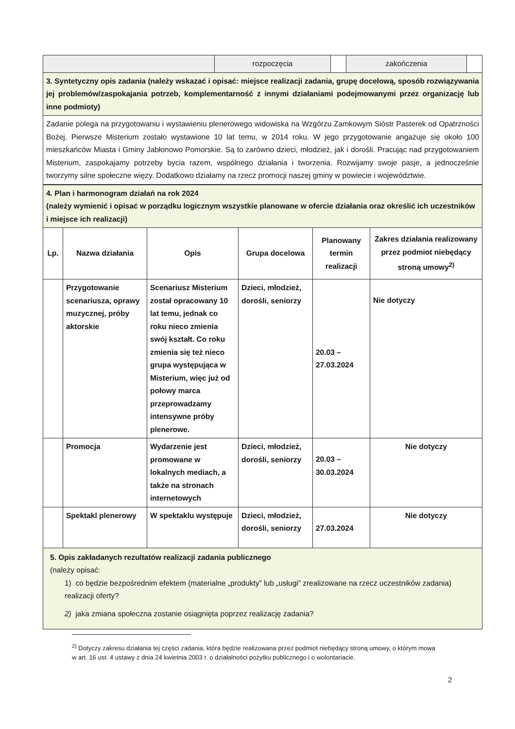| | rozpoczęcia | | zakończenia | |
| 3. Syntetyczny opis zadania (należy wskazać i opisać: miejsce realizacji zadania, grupę docelową, sposób rozwiązywania jej problemów/zaspokajania potrzeb, komplementarność z innymi działaniami podejmowanymi przez organizację lub inne podmioty) | | | | |
| Zadanie polega na przygotowaniu i wystawieniu plenerowego widowiska na Wzgórzu Zamkowym Sióstr Pasterek od Opatrzności Bożej. Pierwsze Misterium zostało wystawione 10 lat temu, w 2014 roku. W jego przygotowanie angażuje się około 100 mieszkańców Miasta i Gminy Jabłonowo Pomorskie. Są to zarówno dzieci, młodzież, jak i dorośli. Pracując nad przygotowaniem Misterium, zaspokajamy potrzeby bycia razem, wspólnego działania i tworzenia. Rozwijamy swoje pasje, a jednocześnie tworzymy silne społeczne więzy. Dodatkowo działamy na rzecz promocji naszej gminy w powiecie i województwie. | | | | |
| 4. Plan i harmonogram działań na rok 2024 (należy wymienić i opisać w porządku logicznym wszystkie planowane w ofercie działania oraz określić ich uczestników i miejsce ich realizacji) | | | | | |
| Lp. | Nazwa działania | Opis | Grupa docelowa | Planowany termin realizacji | Zakres działania realizowany przez podmiot niebędący stroną umowy<sup>2)</sup> |
| | Przygotowanie scenariusza, oprawy muzycznej, próby aktorskie | Scenariusz Misterium został opracowany 10 lat temu, jednak co roku nieco zmienia swój kształt. Co roku zmienia się też nieco grupa występująca w Misterium, więc już od połowy marca przeprowadzamy intensywne próby plenerowe. | Dzieci, młodzież, dorośli, seniorzy | 20.03 – 27.03.2024 | Nie dotyczy |
| | Promocja | Wydarzenie jest promowane w lokalnych mediach, a także na stronach internetowych | Dzieci, młodzież, dorośli, seniorzy | 20.03 – 30.03.2024 | Nie dotyczy |
| | Spektakl plenerowy | W spektaklu występuje | Dzieci, młodzież, dorośli, seniorzy | 27.03.2024 | Nie dotyczy |
| 5. Opis zakładanych rezultatów realizacji zadania publicznego (należy opisać: 1) co będzie bezpośrednim efektem (materialne „produkty” lub „usługi” zrealizowane na rzecz uczestników zadania) realizacji oferty? 2) jaka zmiana społeczna zostanie osiągnięta poprzez realizację zadania? | | | | | |
<sup>2)</sup> Dotyczy zakresu działania tej części zadania, która będzie realizowana przez podmiot niebędący stroną umowy, o którym mowa w art. 16 ust. 4 ustawy z dnia 24 kwietnia 2003 r. o działalności pożytku publicznego i o wolontariacie.
2